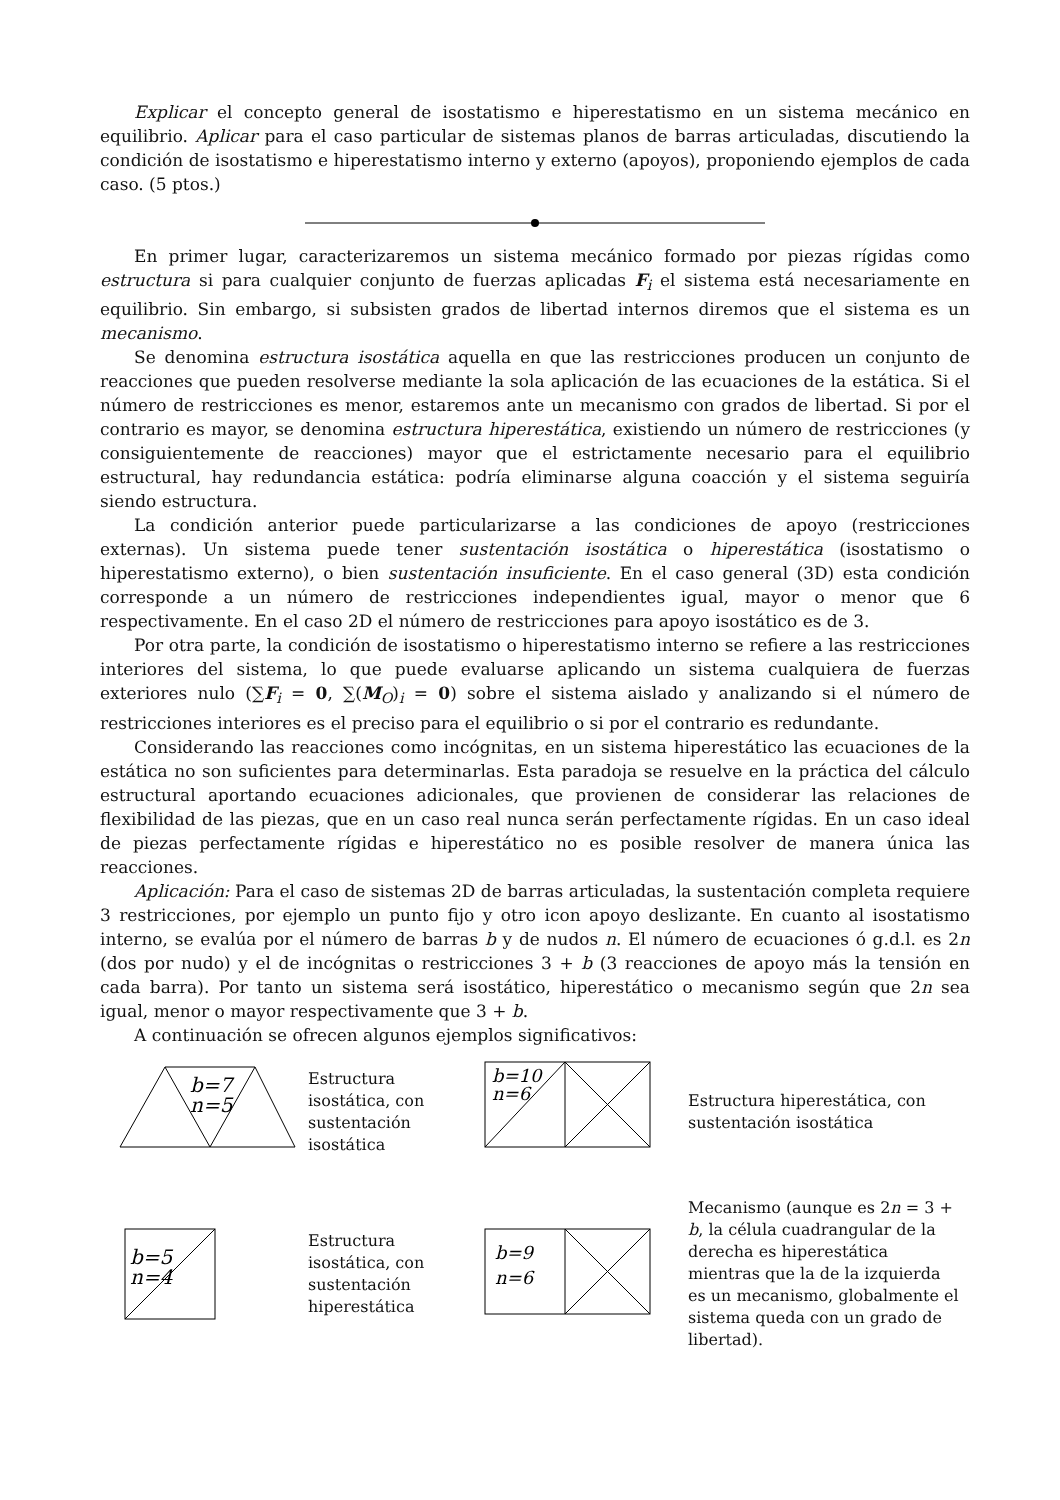Explicar el concepto general de isostatismo e hiperestatismo en un sistema mecánico en equilibrio. Aplicar para el caso particular de sistemas planos de barras articuladas, discutiendo la condición de isostatismo e hiperestatismo interno y externo (apoyos), proponiendo ejemplos de cada caso. (5 ptos.)
En primer lugar, caracterizaremos un sistema mecánico formado por piezas rígidas como estructura si para cualquier conjunto de fuerzas aplicadas F<sub>i</sub> el sistema está necesariamente en equilibrio. Sin embargo, si subsisten grados de libertad internos diremos que el sistema es un mecanismo.
Se denomina estructura isostática aquella en que las restricciones producen un conjunto de reacciones que pueden resolverse mediante la sola aplicación de las ecuaciones de la estática. Si el número de restricciones es menor, estaremos ante un mecanismo con grados de libertad. Si por el contrario es mayor, se denomina estructura hiperestática, existiendo un número de restricciones (y consiguientemente de reacciones) mayor que el estrictamente necesario para el equilibrio estructural, hay redundancia estática: podría eliminarse alguna coacción y el sistema seguiría siendo estructura.
La condición anterior puede particularizarse a las condiciones de apoyo (restricciones externas). Un sistema puede tener sustentación isostática o hiperestática (isostatismo o hiperestatismo externo), o bien sustentación insuficiente. En el caso general (3D) esta condición corresponde a un número de restricciones independientes igual, mayor o menor que 6 respectivamente. En el caso 2D el número de restricciones para apoyo isostático es de 3.
Por otra parte, la condición de isostatismo o hiperestatismo interno se refiere a las restricciones interiores del sistema, lo que puede evaluarse aplicando un sistema cualquiera de fuerzas exteriores nulo (∑F<sub>i</sub> = 0, ∑(M<sub>O</sub>)<sub>i</sub> = 0) sobre el sistema aislado y analizando si el número de restricciones interiores es el preciso para el equilibrio o si por el contrario es redundante.
Considerando las reacciones como incógnitas, en un sistema hiperestático las ecuaciones de la estática no son suficientes para determinarlas. Esta paradoja se resuelve en la práctica del cálculo estructural aportando ecuaciones adicionales, que provienen de considerar las relaciones de flexibilidad de las piezas, que en un caso real nunca serán perfectamente rígidas. En un caso ideal de piezas perfectamente rígidas e hiperestático no es posible resolver de manera única las reacciones.
Aplicación: Para el caso de sistemas 2D de barras articuladas, la sustentación completa requiere 3 restricciones, por ejemplo un punto fijo y otro icon apoyo deslizante. En cuanto al isostatismo interno, se evalúa por el número de barras b y de nudos n. El número de ecuaciones ó g.d.l. es 2n (dos por nudo) y el de incógnitas o restricciones 3 + b (3 reacciones de apoyo más la tensión en cada barra). Por tanto un sistema será isostático, hiperestático o mecanismo según que 2n sea igual, menor o mayor respectivamente que 3 + b.
A continuación se ofrecen algunos ejemplos significativos:
b=7
n=5
Estructura isostática, con sustentación isostática
b=10
n=6
Estructura hiperestática, con sustentación isostática
b=5
n=4
Estructura isostática, con sustentación hiperestática
b=9
n=6
Mecanismo (aunque es 2n = 3 + b, la célula cuadrangular de la derecha es hiperestática mientras que la de la izquierda es un mecanismo, globalmente el sistema queda con un grado de libertad).